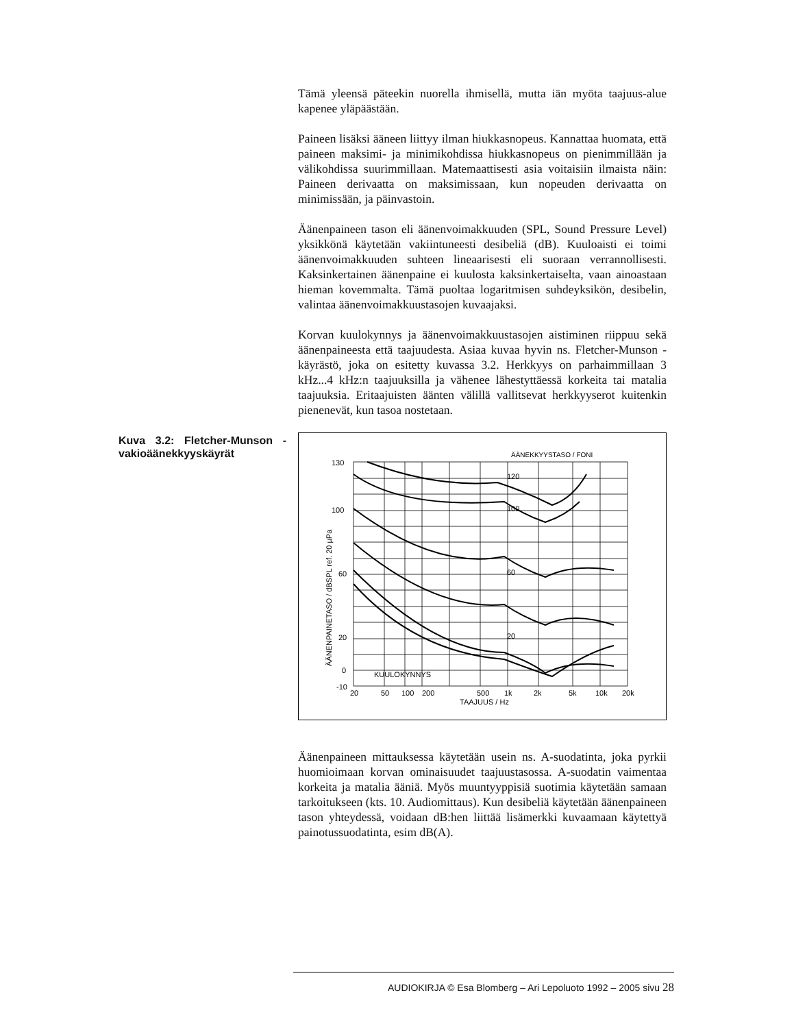Tämä yleensä päteekin nuorella ihmisellä, mutta iän myöta taajuus-alue kapenee yläpäästään.
Paineen lisäksi ääneen liittyy ilman hiukkasnopeus. Kannattaa huomata, että paineen maksimi- ja minimikohdissa hiukkasnopeus on pienimmillään ja välikohdissa suurimmillaan. Matemaattisesti asia voitaisiin ilmaista näin: Paineen derivaatta on maksimissaan, kun nopeuden derivaatta on minimissään, ja päinvastoin.
Äänenpaineen tason eli äänenvoimakkuuden (SPL, Sound Pressure Level) yksikkönä käytetään vakiintuneesti desibeliä (dB). Kuuloaisti ei toimi äänenvoimakkuuden suhteen lineaarisesti eli suoraan verrannollisesti. Kaksinkertainen äänenpaine ei kuulosta kaksinkertaiselta, vaan ainoastaan hieman kovemmalta. Tämä puoltaa logaritmisen suhdeyksikön, desibelin, valintaa äänenvoimakkuustasojen kuvaajaksi.
Korvan kuulokynnys ja äänenvoimakkuustasojen aistiminen riippuu sekä äänenpaineesta että taajuudesta. Asiaa kuvaa hyvin ns. Fletcher-Munson - käyrästö, joka on esitetty kuvassa 3.2. Herkkyys on parhaimmillaan 3 kHz...4 kHz:n taajuuksilla ja vähenee lähestyttäessä korkeita tai matalia taajuuksia. Eritaajuisten äänten välillä vallitsevat herkkyyserot kuitenkin pienenevät, kun tasoa nostetaan.
Kuva 3.2: Fletcher-Munson - vakioäänekkyyskäyrät
ÄÄNEKKYYSTASO / FONI
130
100
60
20
0
-10
120
100
60
20
KUULOKYNNYS
20
50
100
200
500
1k
2k
5k
10k
20k
TAAJUUS / Hz
ÄÄNENPAINETASO / dBSPL ref. 20 µPa
Äänenpaineen mittauksessa käytetään usein ns. A-suodatinta, joka pyrkii huomioimaan korvan ominaisuudet taajuustasossa. A-suodatin vaimentaa korkeita ja matalia ääniä. Myös muuntyyppisiä suotimia käytetään samaan tarkoitukseen (kts. 10. Audiomittaus). Kun desibeliä käytetään äänenpaineen tason yhteydessä, voidaan dB:hen liittää lisämerkki kuvaamaan käytettyä painotussuodatinta, esim dB(A).
AUDIOKIRJA © Esa Blomberg – Ari Lepoluoto 1992 – 2005 sivu 28